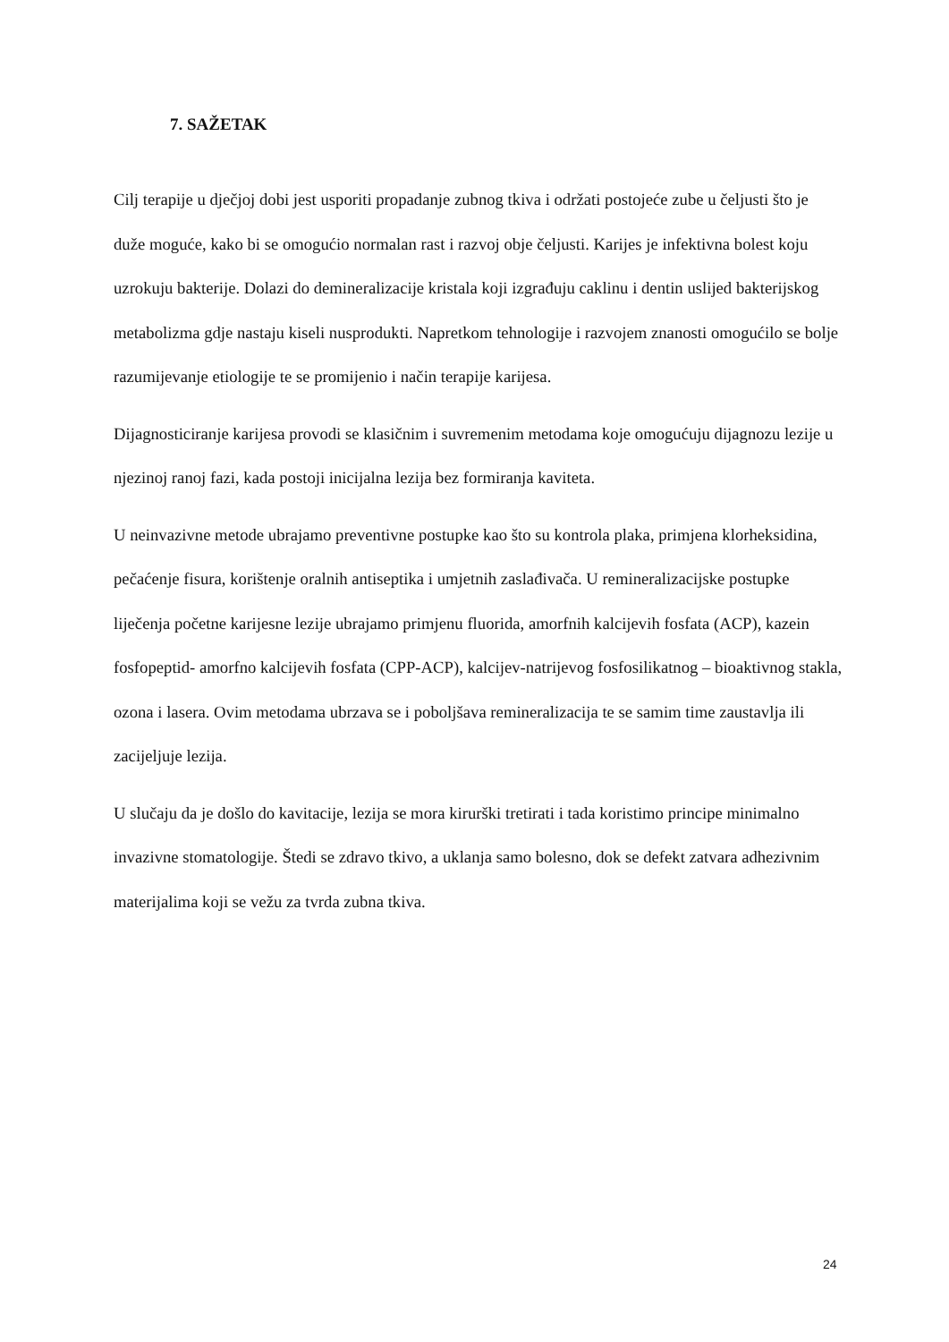7. SAŽETAK
Cilj terapije u dječjoj dobi jest usporiti propadanje zubnog tkiva i održati postojeće zube u čeljusti što je duže moguće, kako bi se omogućio normalan rast i razvoj obje čeljusti. Karijes je infektivna bolest koju uzrokuju bakterije. Dolazi do demineralizacije kristala koji izgrađuju caklinu i dentin uslijed bakterijskog metabolizma gdje nastaju kiseli nusprodukti. Napretkom tehnologije i razvojem znanosti omogućilo se bolje razumijevanje etiologije te se promijenio i način terapije karijesa.
Dijagnosticiranje karijesa provodi se klasičnim i suvremenim metodama koje omogućuju dijagnozu lezije u njezinoj ranoj fazi, kada postoji inicijalna lezija bez formiranja kaviteta.
U neinvazivne metode ubrajamo preventivne postupke kao što su kontrola plaka, primjena klorheksidina, pečaćenje fisura, korištenje oralnih antiseptika i umjetnih zaslađivača. U remineralizacijske postupke liječenja početne karijesne lezije ubrajamo primjenu fluorida, amorfnih kalcijevih fosfata (ACP), kazein fosfopeptid- amorfno kalcijevih fosfata (CPP-ACP), kalcijev-natrijevog fosfosilikatnog – bioaktivnog stakla, ozona i lasera. Ovim metodama ubrzava se i poboljšava remineralizacija te se samim time zaustavlja ili zacijeljuje lezija.
U slučaju da je došlo do kavitacije, lezija se mora kirurški tretirati i tada koristimo principe minimalno invazivne stomatologije. Štedi se zdravo tkivo, a uklanja samo bolesno, dok se defekt zatvara adhezivnim materijalima koji se vežu za tvrda zubna tkiva.
24